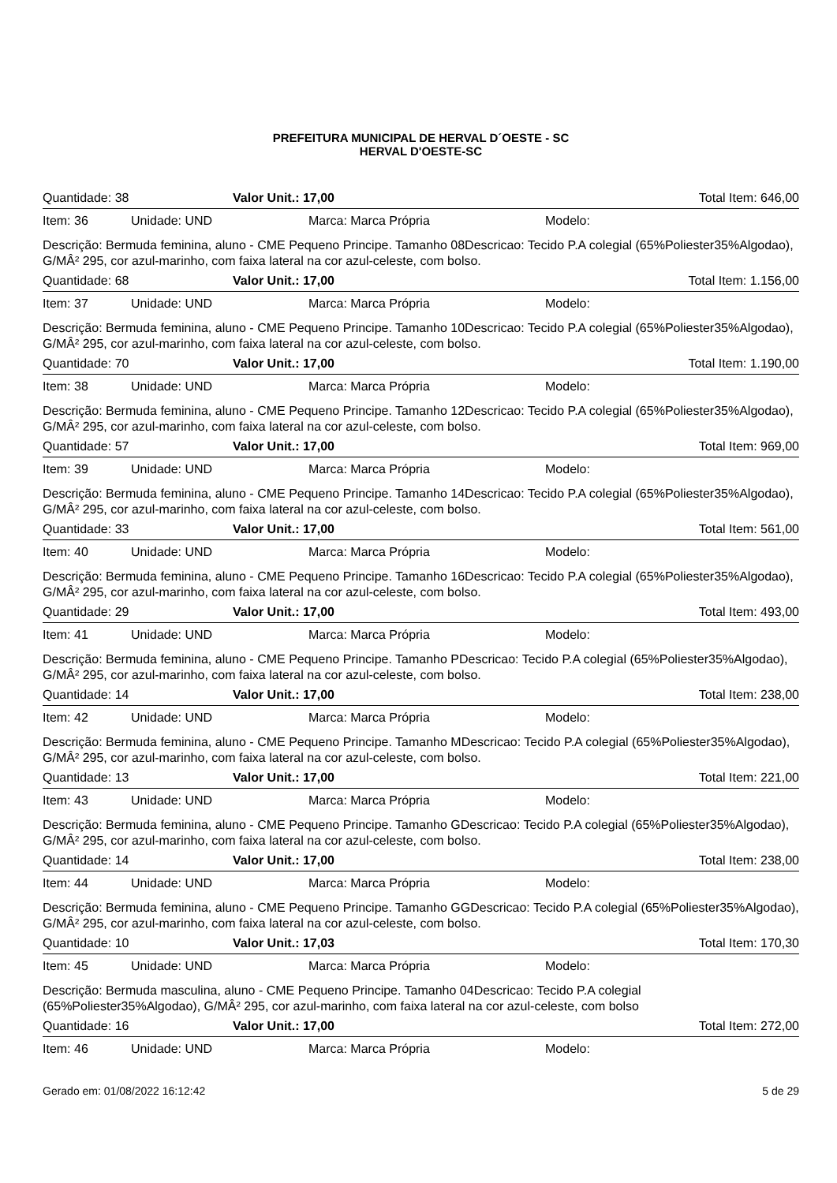PREFEITURA MUNICIPAL DE HERVAL D´OESTE - SC
HERVAL D'OESTE-SC
Quantidade: 38 Valor Unit.: 17,00 Total Item: 646,00
Item: 36 Unidade: UND Marca: Marca Própria Modelo:
Descrição: Bermuda feminina, aluno - CME Pequeno Principe. Tamanho 08Descricao: Tecido P.A colegial (65%Poliester35%Algodao), G/MÂ² 295, cor azul-marinho, com faixa lateral na cor azul-celeste, com bolso.
Quantidade: 68 Valor Unit.: 17,00 Total Item: 1.156,00
Item: 37 Unidade: UND Marca: Marca Própria Modelo:
Descrição: Bermuda feminina, aluno - CME Pequeno Principe. Tamanho 10Descricao: Tecido P.A colegial (65%Poliester35%Algodao), G/MÂ² 295, cor azul-marinho, com faixa lateral na cor azul-celeste, com bolso.
Quantidade: 70 Valor Unit.: 17,00 Total Item: 1.190,00
Item: 38 Unidade: UND Marca: Marca Própria Modelo:
Descrição: Bermuda feminina, aluno - CME Pequeno Principe. Tamanho 12Descricao: Tecido P.A colegial (65%Poliester35%Algodao), G/MÂ² 295, cor azul-marinho, com faixa lateral na cor azul-celeste, com bolso.
Quantidade: 57 Valor Unit.: 17,00 Total Item: 969,00
Item: 39 Unidade: UND Marca: Marca Própria Modelo:
Descrição: Bermuda feminina, aluno - CME Pequeno Principe. Tamanho 14Descricao: Tecido P.A colegial (65%Poliester35%Algodao), G/MÂ² 295, cor azul-marinho, com faixa lateral na cor azul-celeste, com bolso.
Quantidade: 33 Valor Unit.: 17,00 Total Item: 561,00
Item: 40 Unidade: UND Marca: Marca Própria Modelo:
Descrição: Bermuda feminina, aluno - CME Pequeno Principe. Tamanho 16Descricao: Tecido P.A colegial (65%Poliester35%Algodao), G/MÂ² 295, cor azul-marinho, com faixa lateral na cor azul-celeste, com bolso.
Quantidade: 29 Valor Unit.: 17,00 Total Item: 493,00
Item: 41 Unidade: UND Marca: Marca Própria Modelo:
Descrição: Bermuda feminina, aluno - CME Pequeno Principe. Tamanho PDescricao: Tecido P.A colegial (65%Poliester35%Algodao), G/MÂ² 295, cor azul-marinho, com faixa lateral na cor azul-celeste, com bolso.
Quantidade: 14 Valor Unit.: 17,00 Total Item: 238,00
Item: 42 Unidade: UND Marca: Marca Própria Modelo:
Descrição: Bermuda feminina, aluno - CME Pequeno Principe. Tamanho MDescricao: Tecido P.A colegial (65%Poliester35%Algodao), G/MÂ² 295, cor azul-marinho, com faixa lateral na cor azul-celeste, com bolso.
Quantidade: 13 Valor Unit.: 17,00 Total Item: 221,00
Item: 43 Unidade: UND Marca: Marca Própria Modelo:
Descrição: Bermuda feminina, aluno - CME Pequeno Principe. Tamanho GDescricao: Tecido P.A colegial (65%Poliester35%Algodao), G/MÂ² 295, cor azul-marinho, com faixa lateral na cor azul-celeste, com bolso.
Quantidade: 14 Valor Unit.: 17,00 Total Item: 238,00
Item: 44 Unidade: UND Marca: Marca Própria Modelo:
Descrição: Bermuda feminina, aluno - CME Pequeno Principe. Tamanho GGDescricao: Tecido P.A colegial (65%Poliester35%Algodao), G/MÂ² 295, cor azul-marinho, com faixa lateral na cor azul-celeste, com bolso.
Quantidade: 10 Valor Unit.: 17,03 Total Item: 170,30
Item: 45 Unidade: UND Marca: Marca Própria Modelo:
Descrição: Bermuda masculina, aluno - CME Pequeno Principe. Tamanho 04Descricao: Tecido P.A colegial (65%Poliester35%Algodao), G/MÂ² 295, cor azul-marinho, com faixa lateral na cor azul-celeste, com bolso
Quantidade: 16 Valor Unit.: 17,00 Total Item: 272,00
Item: 46 Unidade: UND Marca: Marca Própria Modelo:
Gerado em: 01/08/2022 16:12:42 5 de 29